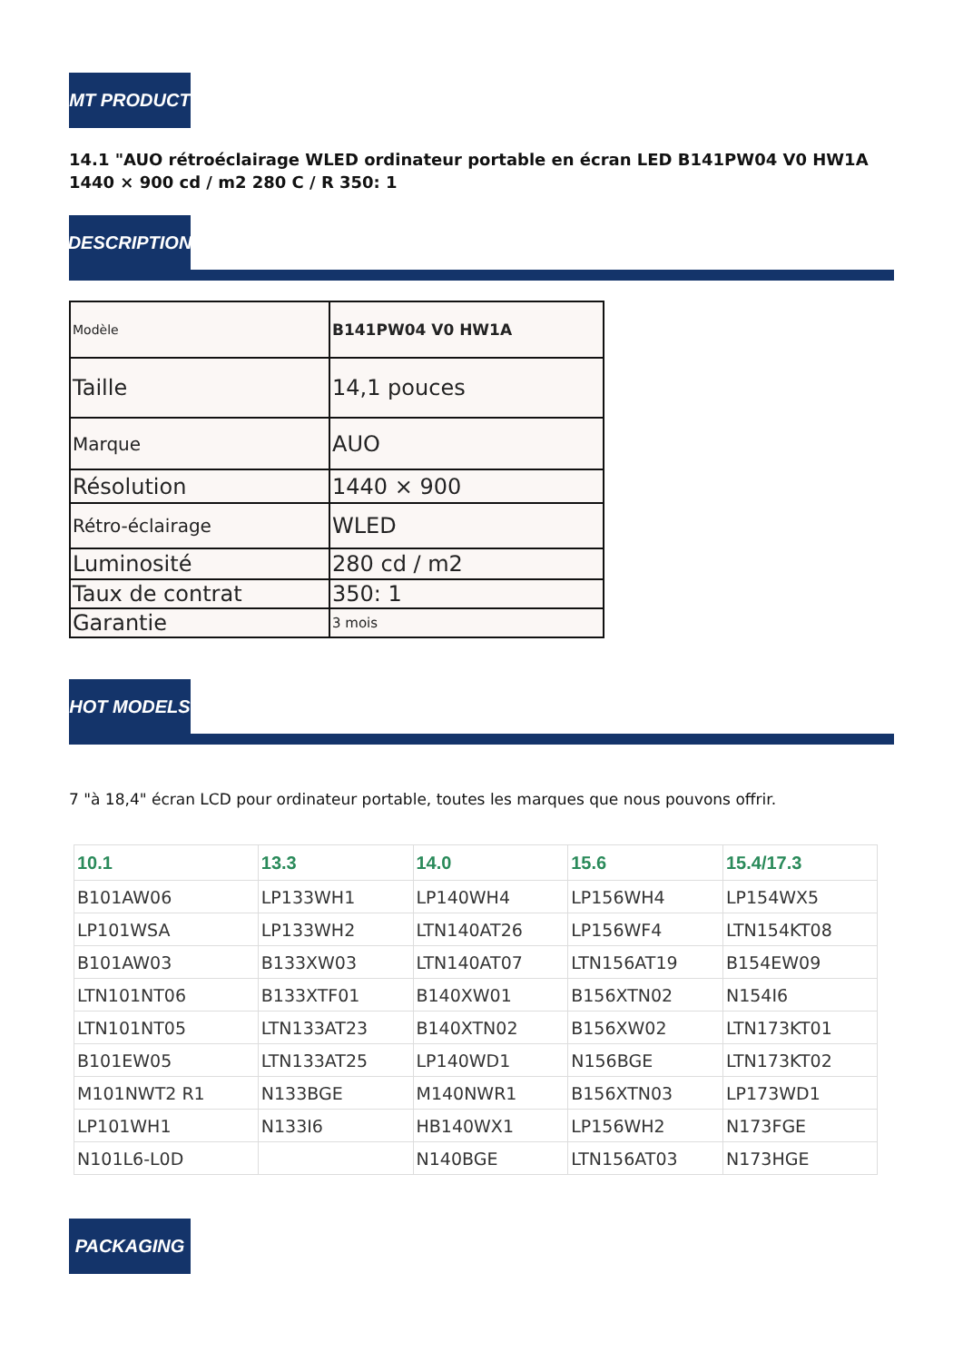MT PRODUCT
14.1 "AUO rétroéclairage WLED ordinateur portable en écran LED B141PW04 V0 HW1A 1440 × 900 cd / m2 280 C / R 350: 1
DESCRIPTION
| Modèle | B141PW04 V0 HW1A |
| Taille | 14,1 pouces |
| Marque | AUO |
| Résolution | 1440 × 900 |
| Rétro-éclairage | WLED |
| Luminosité | 280 cd / m2 |
| Taux de contrat | 350: 1 |
| Garantie | 3 mois |
HOT MODELS
7 "à 18,4" écran LCD pour ordinateur portable, toutes les marques que nous pouvons offrir.
| 10.1 | 13.3 | 14.0 | 15.6 | 15.4/17.3 |
| --- | --- | --- | --- | --- |
| B101AW06 | LP133WH1 | LP140WH4 | LP156WH4 | LP154WX5 |
| LP101WSA | LP133WH2 | LTN140AT26 | LP156WF4 | LTN154KT08 |
| B101AW03 | B133XW03 | LTN140AT07 | LTN156AT19 | B154EW09 |
| LTN101NT06 | B133XTF01 | B140XW01 | B156XTN02 | N154I6 |
| LTN101NT05 | LTN133AT23 | B140XTN02 | B156XW02 | LTN173KT01 |
| B101EW05 | LTN133AT25 | LP140WD1 | N156BGE | LTN173KT02 |
| M101NWT2 R1 | N133BGE | M140NWR1 | B156XTN03 | LP173WD1 |
| LP101WH1 | N133I6 | HB140WX1 | LP156WH2 | N173FGE |
| N101L6-L0D | | N140BGE | LTN156AT03 | N173HGE |
PACKAGING